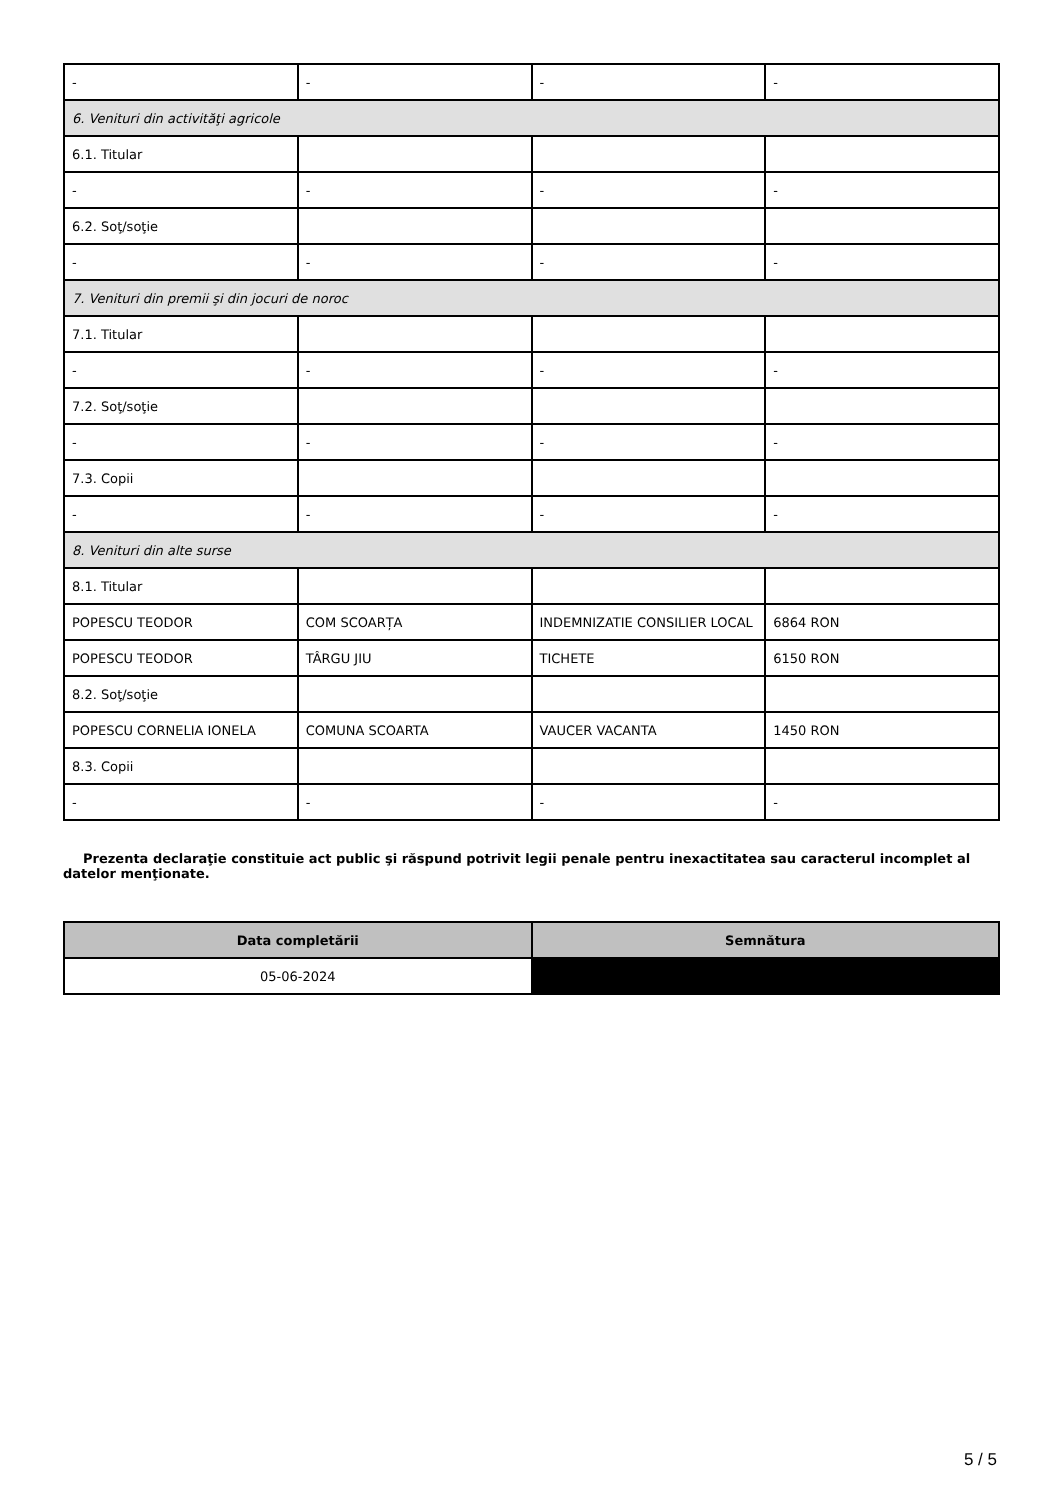| - | - | - | - |
| 6. Venituri din activităţi agricole | | | |
| 6.1. Titular | | | |
| - | - | - | - |
| 6.2. Soţ/soţie | | | |
| - | - | - | - |
| 7. Venituri din premii şi din jocuri de noroc | | | |
| 7.1. Titular | | | |
| - | - | - | - |
| 7.2. Soţ/soţie | | | |
| - | - | - | - |
| 7.3. Copii | | | |
| - | - | - | - |
| 8. Venituri din alte surse | | | |
| 8.1. Titular | | | |
| POPESCU TEODOR | COM SCOARȚA | INDEMNIZATIE CONSILIER LOCAL | 6864 RON |
| POPESCU TEODOR | TÂRGU JIU | TICHETE | 6150 RON |
| 8.2. Soţ/soţie | | | |
| POPESCU CORNELIA IONELA | COMUNA SCOARTA | VAUCER VACANTA | 1450 RON |
| 8.3. Copii | | | |
| - | - | - | - |
Prezenta declaraţie constituie act public şi răspund potrivit legii penale pentru inexactitatea sau caracterul incomplet al datelor menţionate.
| Data completării | Semnătura |
| --- | --- |
| 05-06-2024 | |
5 / 5